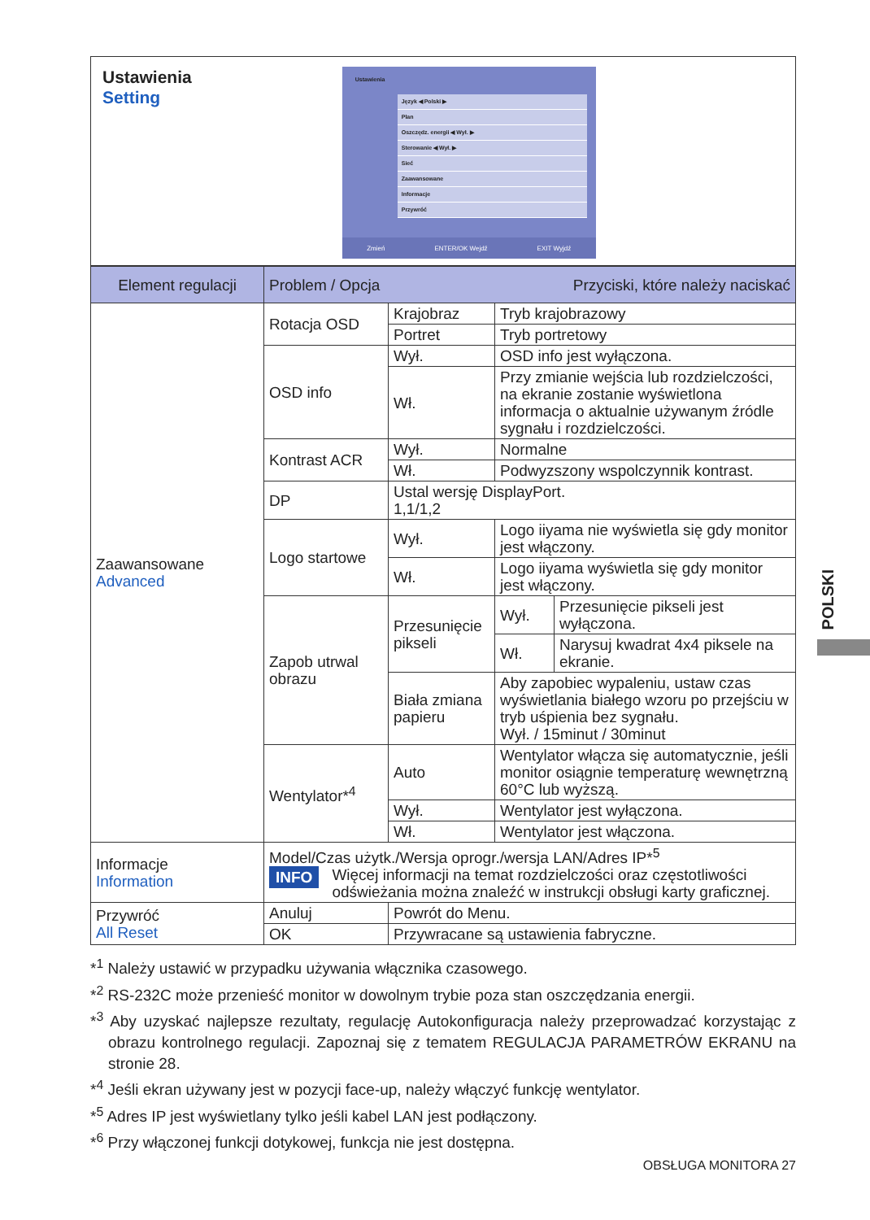Ustawienia
Setting
Ustawienia
Język ◀ Polski ▶
Plan
Oszczędz. energii ◀ Wył. ▶
Sterowanie ◀ Wył. ▶
Sieć
Zaawansowane
Informacje
Przywróć
Zmień ENTER/OK Wejdź EXIT Wyjdź
| Element regulacji | Problem / Opcja Przyciski, które należy naciskać | | | |
| --- | --- | --- | --- | --- |
| Zaawansowane Advanced | Rotacja OSD | Krajobraz | Tryb krajobrazowy | |
| | | Portret | Tryb portretowy | |
| | OSD info | Wył. | OSD info jest wyłączona. | |
| | | Wł. | Przy zmianie wejścia lub rozdzielczości, na ekranie zostanie wyświetlona informacja o aktualnie używanym źródle sygnału i rozdzielczości. | |
| | Kontrast ACR | Wył. | Normalne | |
| | | Wł. | Podwyzszony wspolczynnik kontrast. | |
| | DP | Ustal wersję DisplayPort. 1,1/1,2 | | |
| | Logo startowe | Wył. | Logo iiyama nie wyświetla się gdy monitor jest włączony. | |
| | | Wł. | Logo iiyama wyświetla się gdy monitor jest włączony. | |
| | Zapob utrwal obrazu | Przesunięcie pikseli | Wył. | Przesunięcie pikseli jest wyłączona. |
| | | | Wł. | Narysuj kwadrat 4x4 piksele na ekranie. |
| | | Biała zmiana papieru | Aby zapobiec wypaleniu, ustaw czas wyświetlania białego wzoru po przejściu w tryb uśpienia bez sygnału. Wył. / 15minut / 30minut | |
| | Wentylator*<sup>4</sup> | Auto | Wentylator włącza się automatycznie, jeśli monitor osiągnie temperaturę wewnętrzną 60°C lub wyższą. | |
| | | Wył. | Wentylator jest wyłączona. | |
| | | Wł. | Wentylator jest włączona. | |
| Informacje Information | Model/Czas użytk./Wersja oprogr./wersja LAN/Adres IP*<sup>5</sup> INFO Więcej informacji na temat rozdzielczości oraz częstotliwości odświeżania można znaleźć w instrukcji obsługi karty graficznej. | | | |
| Przywróć All Reset | Anuluj | Powrót do Menu. | | |
| | OK | Przywracane są ustawienia fabryczne. | | |
*<sup>1</sup> Należy ustawić w przypadku używania włącznika czasowego.
*<sup>2</sup> RS-232C może przenieść monitor w dowolnym trybie poza stan oszczędzania energii.
*<sup>3</sup> Aby uzyskać najlepsze rezultaty, regulację Autokonfiguracja należy przeprowadzać korzystając z obrazu kontrolnego regulacji. Zapoznaj się z tematem REGULACJA PARAMETRÓW EKRANU na stronie 28.
*<sup>4</sup> Jeśli ekran używany jest w pozycji face-up, należy włączyć funkcję wentylator.
*<sup>5</sup> Adres IP jest wyświetlany tylko jeśli kabel LAN jest podłączony.
*<sup>6</sup> Przy włączonej funkcji dotykowej, funkcja nie jest dostępna.
OBSŁUGA MONITORA 27
POLSKI